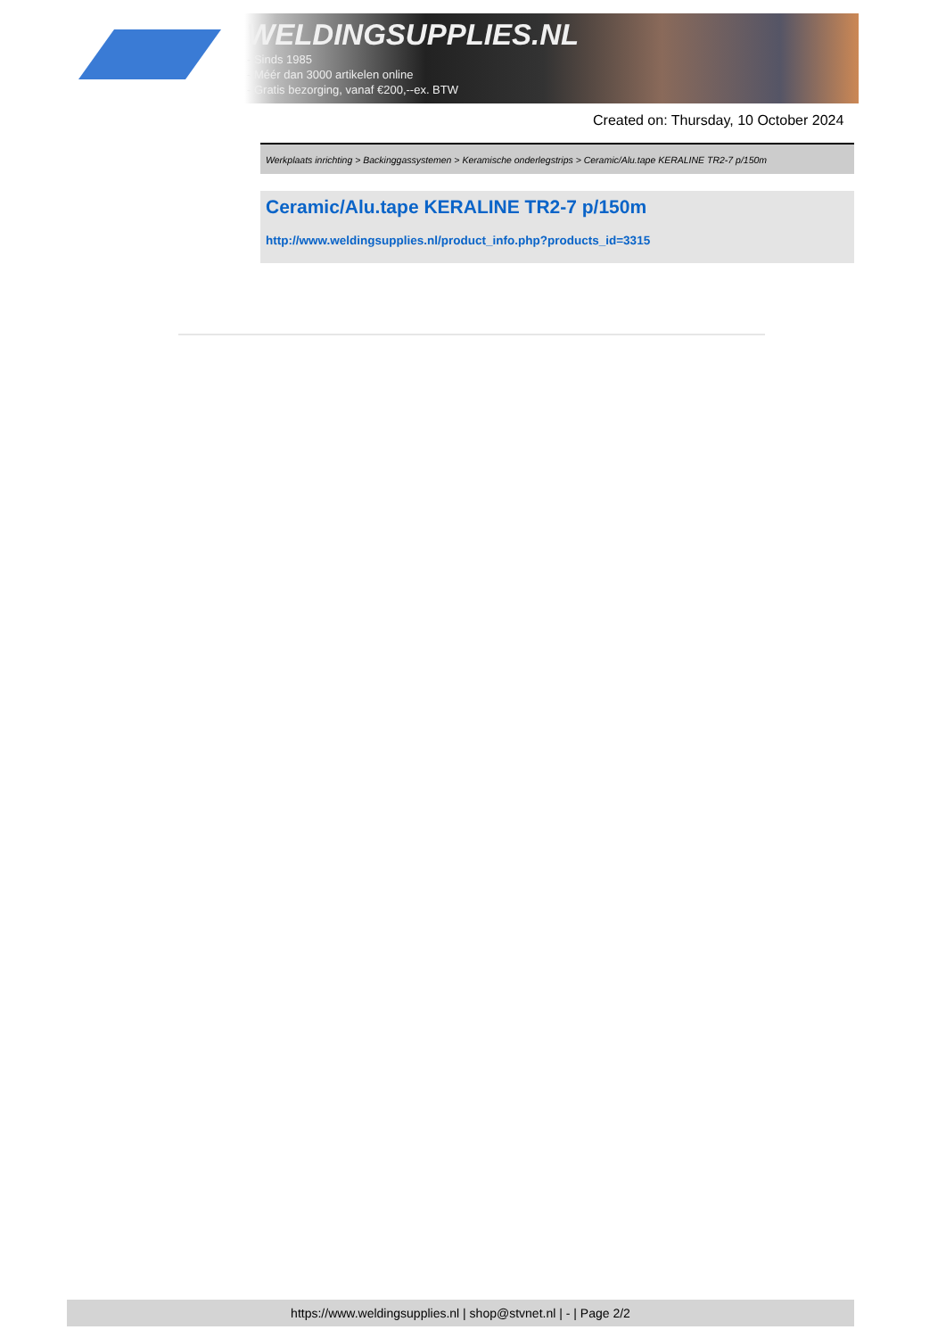WELDINGSUPPLIES.NL
- Sinds 1985
- Méér dan 3000 artikelen online
- Gratis bezorging, vanaf €200,--ex. BTW
Created on: Thursday, 10 October 2024
Werkplaats inrichting > Backinggassystemen > Keramische onderlegstrips > Ceramic/Alu.tape KERALINE TR2-7 p/150m
Ceramic/Alu.tape KERALINE TR2-7 p/150m
http://www.weldingsupplies.nl/product_info.php?products_id=3315
https://www.weldingsupplies.nl | shop@stvnet.nl | - | Page 2/2